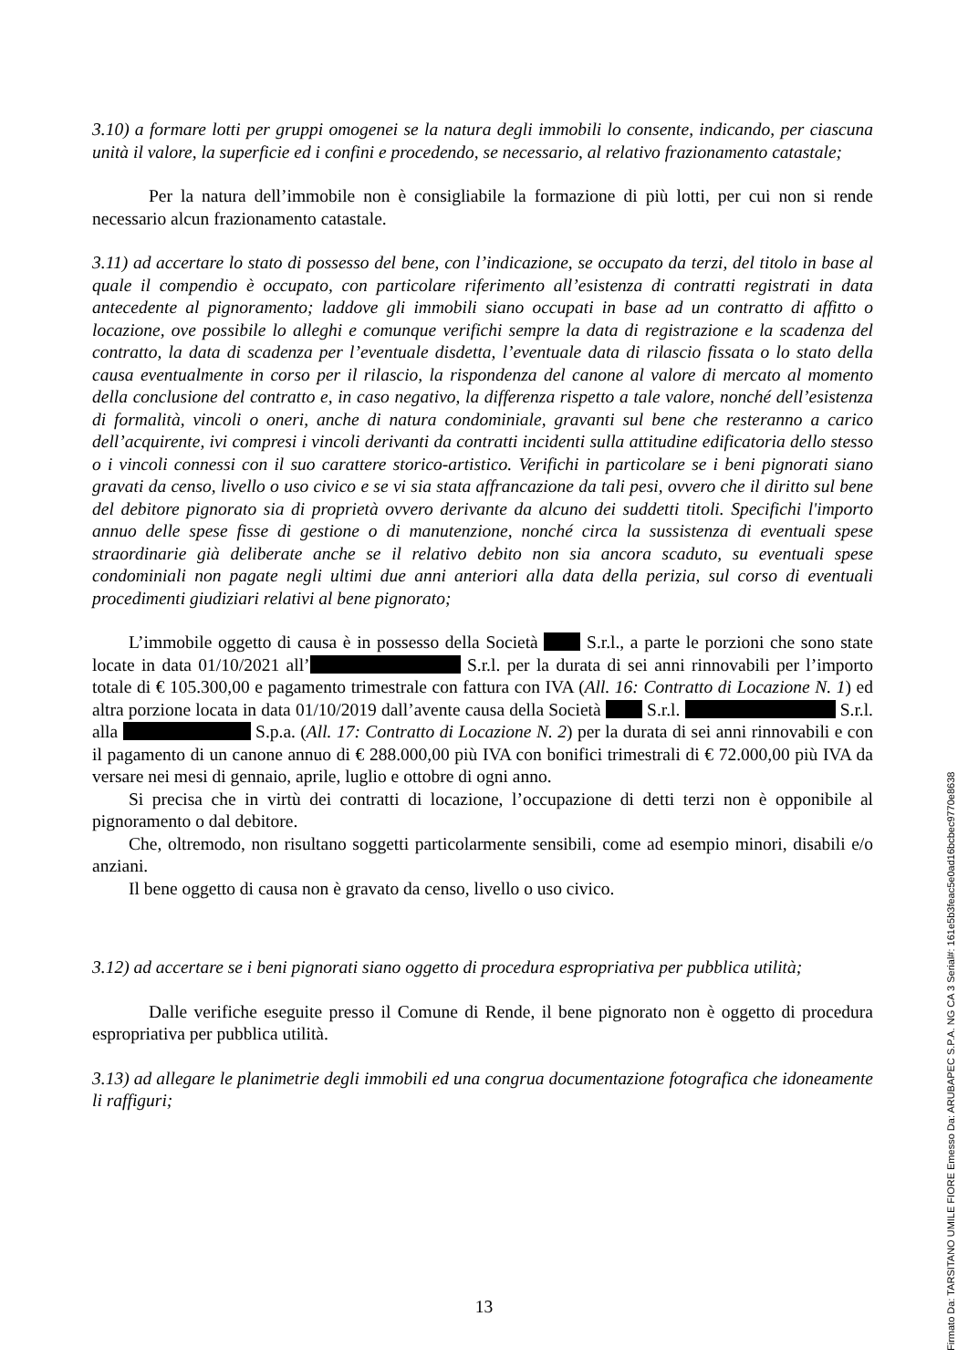3.10) a formare lotti per gruppi omogenei se la natura degli immobili lo consente, indicando, per ciascuna unità il valore, la superficie ed i confini e procedendo, se necessario, al relativo frazionamento catastale;
Per la natura dell’immobile non è consigliabile la formazione di più lotti, per cui non si rende necessario alcun frazionamento catastale.
3.11) ad accertare lo stato di possesso del bene, con l’indicazione, se occupato da terzi, del titolo in base al quale il compendio è occupato, con particolare riferimento all’esistenza di contratti registrati in data antecedente al pignoramento; laddove gli immobili siano occupati in base ad un contratto di affitto o locazione, ove possibile lo alleghi e comunque verifichi sempre la data di registrazione e la scadenza del contratto, la data di scadenza per l’eventuale disdetta, l’eventuale data di rilascio fissata o lo stato della causa eventualmente in corso per il rilascio, la rispondenza del canone al valore di mercato al momento della conclusione del contratto e, in caso negativo, la differenza rispetto a tale valore, nonché dell’esistenza di formalità, vincoli o oneri, anche di natura condominiale, gravanti sul bene che resteranno a carico dell’acquirente, ivi compresi i vincoli derivanti da contratti incidenti sulla attitudine edificatoria dello stesso o i vincoli connessi con il suo carattere storico-artistico. Verifichi in particolare se i beni pignorati siano gravati da censo, livello o uso civico e se vi sia stata affrancazione da tali pesi, ovvero che il diritto sul bene del debitore pignorato sia di proprietà ovvero derivante da alcuno dei suddetti titoli. Specifichi l'importo annuo delle spese fisse di gestione o di manutenzione, nonché circa la sussistenza di eventuali spese straordinarie già deliberate anche se il relativo debito non sia ancora scaduto, su eventuali spese condominiali non pagate negli ultimi due anni anteriori alla data della perizia, sul corso di eventuali procedimenti giudiziari relativi al bene pignorato;
L’immobile oggetto di causa è in possesso della Società S.r.l., a parte le porzioni che sono state locate in data 01/10/2021 all’ S.r.l. per la durata di sei anni rinnovabili per l’importo totale di € 105.300,00 e pagamento trimestrale con fattura con IVA (All. 16: Contratto di Locazione N. 1) ed altra porzione locata in data 01/10/2019 dall’avente causa della Società S.r.l. S.r.l. alla S.p.a. (All. 17: Contratto di Locazione N. 2) per la durata di sei anni rinnovabili e con il pagamento di un canone annuo di € 288.000,00 più IVA con bonifici trimestrali di € 72.000,00 più IVA da versare nei mesi di gennaio, aprile, luglio e ottobre di ogni anno.
Si precisa che in virtù dei contratti di locazione, l’occupazione di detti terzi non è opponibile al pignoramento o dal debitore.
Che, oltremodo, non risultano soggetti particolarmente sensibili, come ad esempio minori, disabili e/o anziani.
Il bene oggetto di causa non è gravato da censo, livello o uso civico.
3.12) ad accertare se i beni pignorati siano oggetto di procedura espropriativa per pubblica utilità;
Dalle verifiche eseguite presso il Comune di Rende, il bene pignorato non è oggetto di procedura espropriativa per pubblica utilità.
3.13) ad allegare le planimetrie degli immobili ed una congrua documentazione fotografica che idoneamente li raffiguri;
13
Firmato Da: TARSITANO UMILE FIORE Emesso Da: ARUBAPEC S.P.A. NG CA 3 Serial#: 161e5b3feac5e0ad16bcbec9770e8638